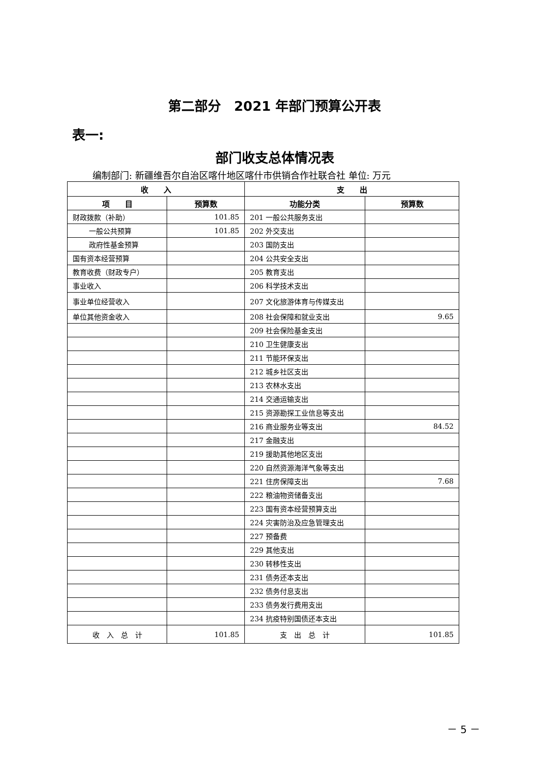第二部分　2021 年部门预算公开表
表一:
部门收支总体情况表
编制部门: 新疆维吾尔自治区喀什地区喀什市供销合作社联合社 单位: 万元
| 收 入 | | 支 出 | |
| --- | --- | --- | --- |
| 项 目 | 预算数 | 功能分类 | 预算数 |
| 财政拨款（补助） | 101.85 | 201 一般公共服务支出 | |
| 一般公共预算 | 101.85 | 202 外交支出 | |
| 政府性基金预算 | | 203 国防支出 | |
| 国有资本经营预算 | | 204 公共安全支出 | |
| 教育收费（财政专户） | | 205 教育支出 | |
| 事业收入 | | 206 科学技术支出 | |
| 事业单位经营收入 | | 207 文化旅游体育与传媒支出 | |
| 单位其他资金收入 | | 208 社会保障和就业支出 | 9.65 |
| | | 209 社会保险基金支出 | |
| | | 210 卫生健康支出 | |
| | | 211 节能环保支出 | |
| | | 212 城乡社区支出 | |
| | | 213 农林水支出 | |
| | | 214 交通运输支出 | |
| | | 215 资源勘探工业信息等支出 | |
| | | 216 商业服务业等支出 | 84.52 |
| | | 217 金融支出 | |
| | | 219 援助其他地区支出 | |
| | | 220 自然资源海洋气象等支出 | |
| | | 221 住房保障支出 | 7.68 |
| | | 222 粮油物资储备支出 | |
| | | 223 国有资本经营预算支出 | |
| | | 224 灾害防治及应急管理支出 | |
| | | 227 预备费 | |
| | | 229 其他支出 | |
| | | 230 转移性支出 | |
| | | 231 债务还本支出 | |
| | | 232 债务付息支出 | |
| | | 233 债务发行费用支出 | |
| | | 234 抗疫特别国债还本支出 | |
| 收 入 总 计 | 101.85 | 支 出 总 计 | 101.85 |
－ 5 －